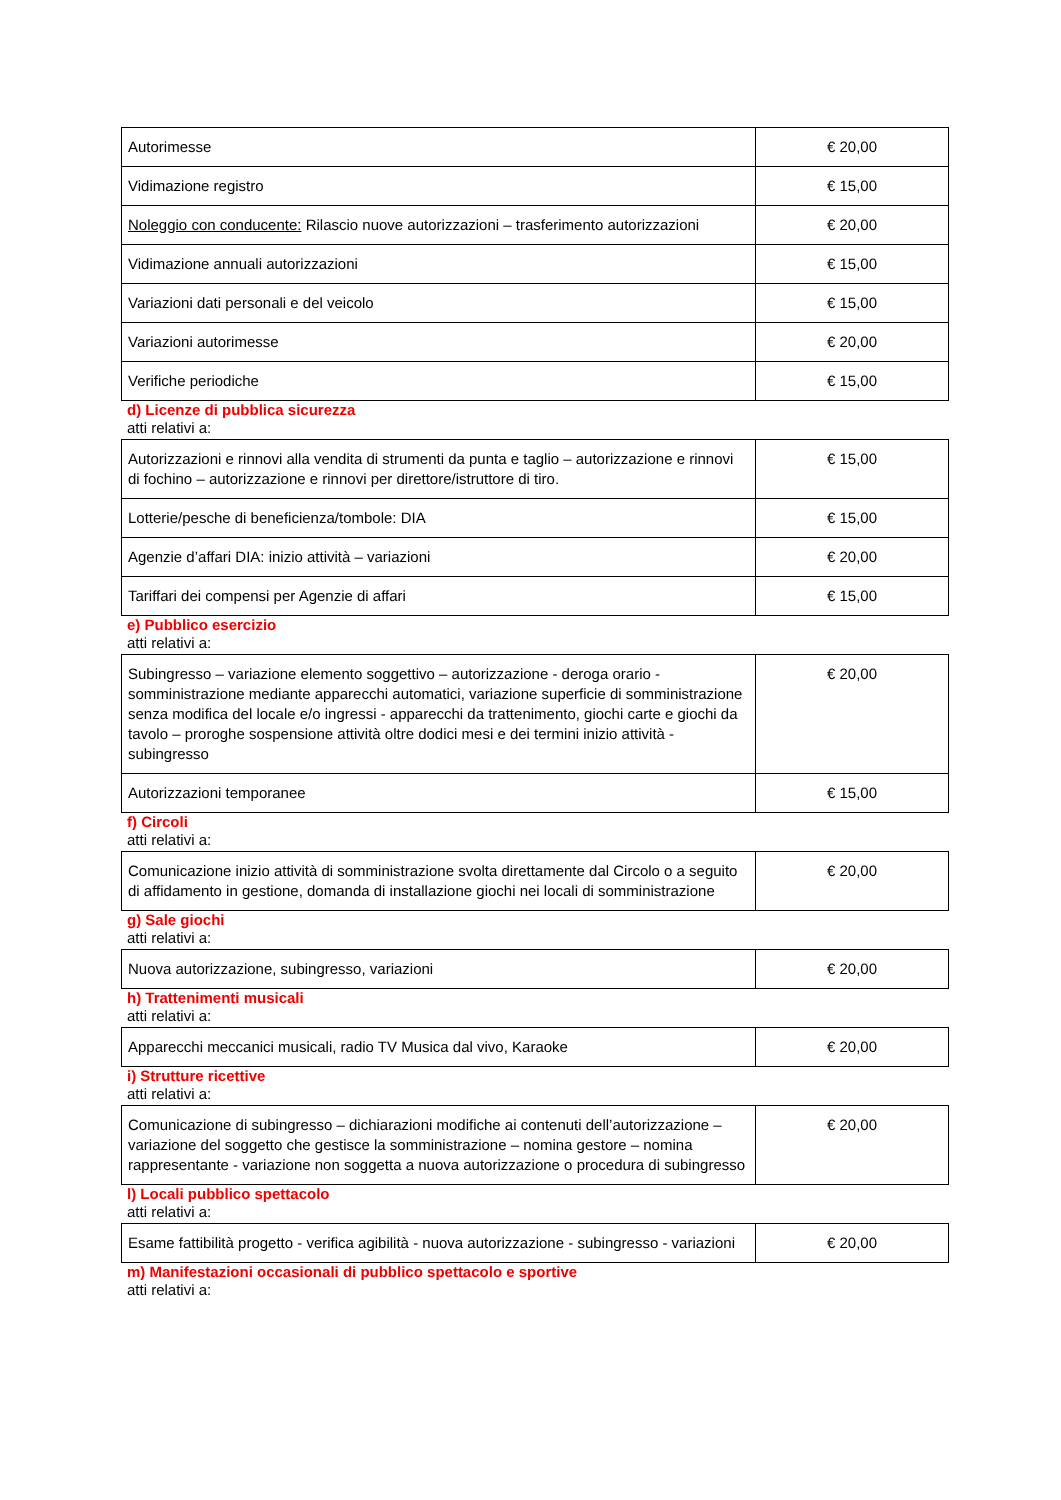| Autorimesse | € 20,00 |
| Vidimazione registro | € 15,00 |
| Noleggio con conducente: Rilascio nuove autorizzazioni – trasferimento autorizzazioni | € 20,00 |
| Vidimazione annuali autorizzazioni | € 15,00 |
| Variazioni dati personali e del veicolo | € 15,00 |
| Variazioni autorimesse | € 20,00 |
| Verifiche periodiche | € 15,00 |
d) Licenze di pubblica sicurezza
atti relativi a:
| Autorizzazioni e rinnovi alla vendita di strumenti da punta e taglio – autorizzazione e rinnovi di fochino – autorizzazione e rinnovi per direttore/istruttore di tiro. | € 15,00 |
| Lotterie/pesche di beneficienza/tombole: DIA | € 15,00 |
| Agenzie d’affari DIA: inizio attività – variazioni | € 20,00 |
| Tariffari dei compensi per Agenzie di affari | € 15,00 |
e) Pubblico esercizio
atti relativi a:
| Subingresso – variazione elemento soggettivo – autorizzazione - deroga orario - somministrazione mediante apparecchi automatici, variazione superficie di somministrazione senza modifica del locale e/o ingressi - apparecchi da trattenimento, giochi carte e giochi da tavolo – proroghe sospensione attività oltre dodici mesi e dei termini inizio attività - subingresso | € 20,00 |
| Autorizzazioni temporanee | € 15,00 |
f) Circoli
atti relativi a:
| Comunicazione inizio attività di somministrazione svolta direttamente dal Circolo o a seguito di affidamento in gestione, domanda di installazione giochi nei locali di somministrazione | € 20,00 |
g) Sale giochi
atti relativi a:
| Nuova autorizzazione, subingresso, variazioni | € 20,00 |
h) Trattenimenti musicali
atti relativi a:
| Apparecchi meccanici musicali, radio TV Musica dal vivo, Karaoke | € 20,00 |
i) Strutture ricettive
atti relativi a:
| Comunicazione di subingresso – dichiarazioni modifiche ai contenuti dell’autorizzazione – variazione del soggetto che gestisce la somministrazione – nomina gestore – nomina rappresentante - variazione non soggetta a nuova autorizzazione o procedura di subingresso | € 20,00 |
l) Locali pubblico spettacolo
atti relativi a:
| Esame fattibilità progetto - verifica agibilità - nuova autorizzazione - subingresso - variazioni | € 20,00 |
m) Manifestazioni occasionali di pubblico spettacolo e sportive
atti relativi a: